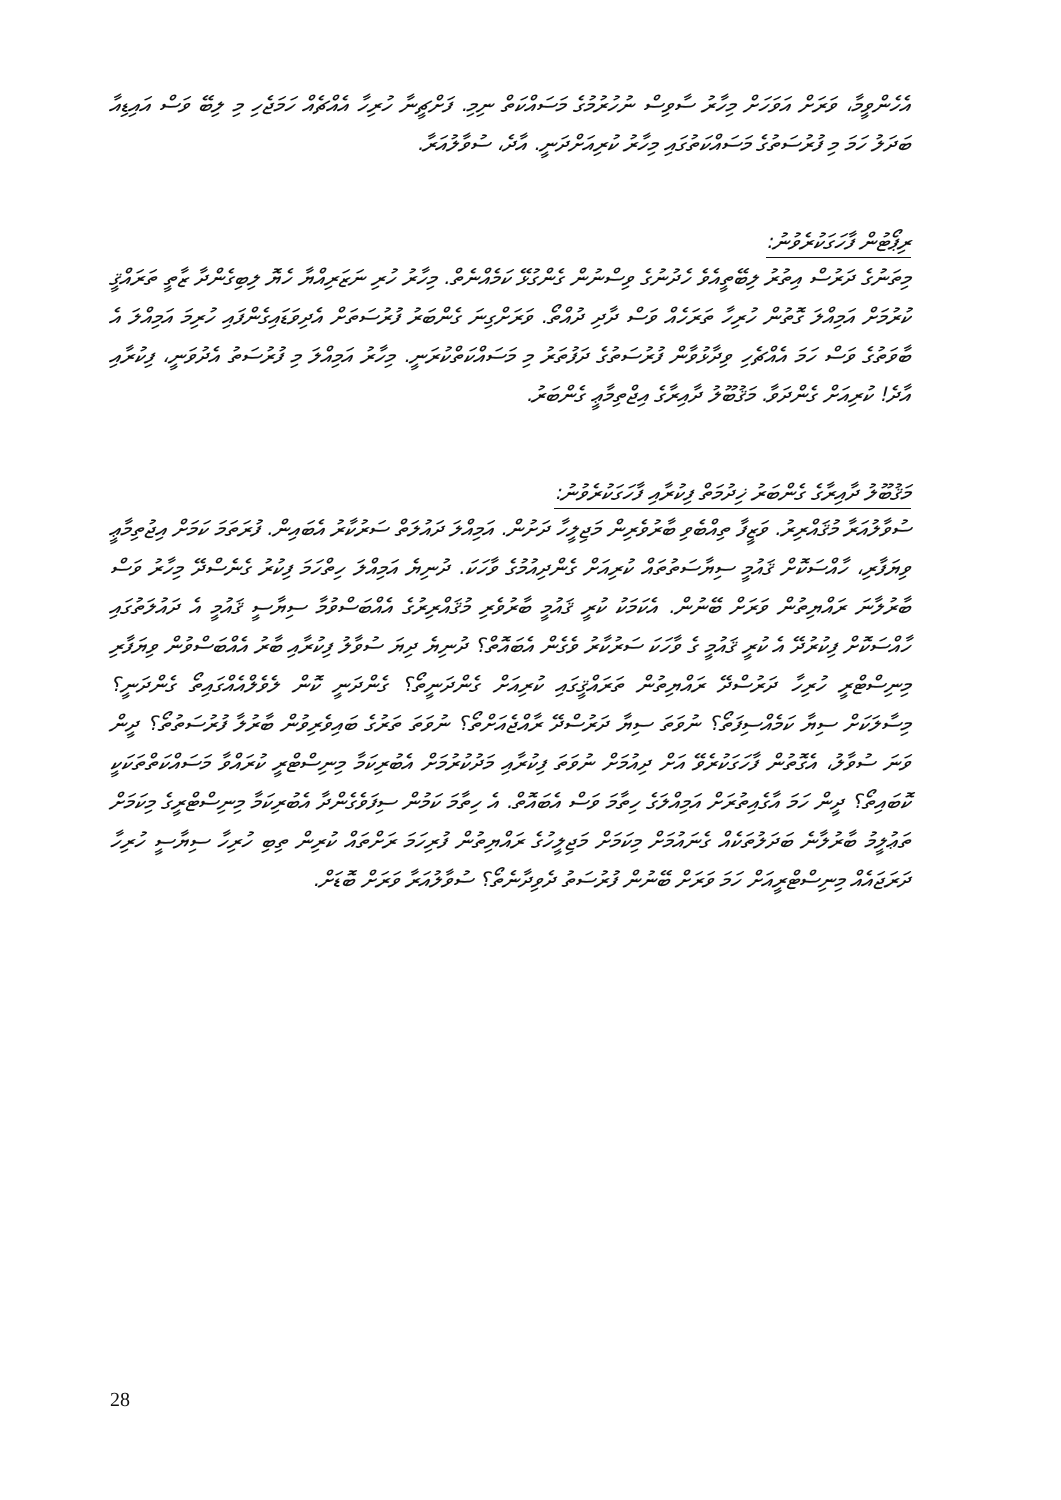އެހެންވީމާ، ވަރަށް އަވަހަށް މިހާރު ސާވިސް ނުހުރުމުގެ މަސައްކަތް ނިމި. ފަށްޗީނާ ހުރިހާ އެއްޗެއް ހަމަޖެހި މި ލިބޭ ވަސް އައިޑިއާ ބަދަލު ހަމަ މި ފުރުސަތުގެ މަސައްކަތުގައި މިހާރު ކުރިއަށްދަނީ. އާދެ، ސުވާލުއަރާ.
ރިޕޯޓުން ފާހަގަކުރެވުނު:
މިތަނުގެ ދަރުސް އިތުރު ލިބޭތީއެވެ ހެދުނުގެ ވިސްނުން ގެންގުޅޭ ކަމެއްނެތް. މިހާރު ހުރި ނަޒަރިއްޔާ ހެޔޮ ލިބިގެންދާ ޒާތީ ތަރައްޤީ ކުރުމަށް އަމިއްލަ ގޮތުން ހުރިހާ ތަރަހެއް ވަސް ދާދި ދުއްތޯ. ވަރަށްގިނަ ގެންބަރު ފުރުސަތަށް އެދިވަޑައިގެންފައި ހުރިމަ އަމިއްލަ އެ ބާވަތުގެ ވަސް ހަމަ އެއްޗެހި ވިދާޅުވާން ފުރުސަތުގެ ދަފުތަރު މި މަސައްކަތްކުރަނީ. މިހާރު އަމިއްލަ މި ފުރުސަތު އެދުވަނީ، ފިކުރާއި އާދެ! ކުރިއަށް ގެންދަވާ. މަޤުބޫލު ދާއިރާގެ އިޖްތިމާޢީ ގެންބަރު.
މަޤުބޫލު ދާއިރާގެ ގެންބަރު ޚިދުމަތް ފިކުރާއި ފާހަގަކުރެވުނު:
ސުވާލުއަރާ މުޤައްރިރު. ވަޒީފާ ތިއްބެވި ބާރުވެރިން މަޖިލީހާ ދަށުން. އަމިއްލަ ދައުލަތް ސަރުކާރު އެބައިން. ފުރަތަމަ ކަމަށް އިޖުތިމާޢީ ވިޔަފާރި، ހާއްސަކޮށް ޤައުމީ ސިޔާސަތުތައް ކުރިއަށް ގެންދިއުމުގެ ވާހަކަ. ދުނިޔެ އަމިއްލަ ހިތްހަމަ ފިކުރު ގެނެސްދޭ މިހާރު ވަސް ބާރުލާނަ ރައްޔިތުން ވަރަށް ބޭނުން. އެކަމަކު ކުރީ ޤައުމީ ބާރުވެރި މުޤައްރިރުގެ އެއްބަސްވުމާ ސިޔާސީ ޤައުމީ އެ ދައުލަތުގައި ހާއްސަކޮށް ފިކުރުދޭ އެ ކުރީ ޤައުމީ ގެ ވާހަކަ ސަރުކާރު ވެގެން އެބައޮތް؟ ދުނިޔެ ދިޔަ ސުވާލު ފިކުރާއި ބާރު އެއްބަސްވުން ވިޔަފާރި މިނިސްޓްރީ ހުރިހާ ދަރުސްދޭ ރައްޔިތުން ތަރައްޤީގައި ކުރިއަށް ގެންދަނީތޯ؟ ގެންދަނީ ކޮން ލެވެލްއެއްގައިތޯ ގެންދަނީ؟ މިސާލަކަށް ސިޔާ ކަމެއްސިފަތޯ؟ ނުވަތަ ސިޔާ ދަރުސްދޭ ރާއްޖެއަށްތޯ؟ ނުވަތަ ތަރުގެ ބައިވެރިވުން ބާރުލާ ފުރުސަތުތޯ؟ ދީން ވަނަ ސުވާލު، އެގޮތުން ފާހަގަކުރެވޭ އަށް ދިއުމަށް ނުވަތަ ފިކުރާއި މަދުކުރުމަށް އެބުރިކަމާ މިނިސްޓްރީ ކުރައްވާ މަސައްކަތްތަކަކީ ކޮބައިތޯ؟ ދީން ހަމަ އާގެއިތުރަށް އަމިއްލަގެ ހިތާމަ ވަސް އެބައޮތް. އެ ހިތާމަ ކަމުން ސިފަވެގެންދާ އެބުރިކަމާ މިނިސްޓްރީގެ މިކަމަށް ތަޢުލީމު ބާރުލާނެ ބަދަލުތަކެއް ގެނައުމަށް މިކަމަށް މަޖިލީހުގެ ރައްޔިތުން ފުރިހަމަ ރަށްތައް ކުރިން ތިބި ހުރިހާ ސިޔާސީ ހުރިހާ ދަރަޖައެއް މިނިސްޓްރީއަށް ހަމަ ވަރަށް ބޭނުން ފުރުސަތު ދެވިދާނެތޯ؟ ސުވާލުއަރާ ވަރަށް ބޮޑަށް.
28